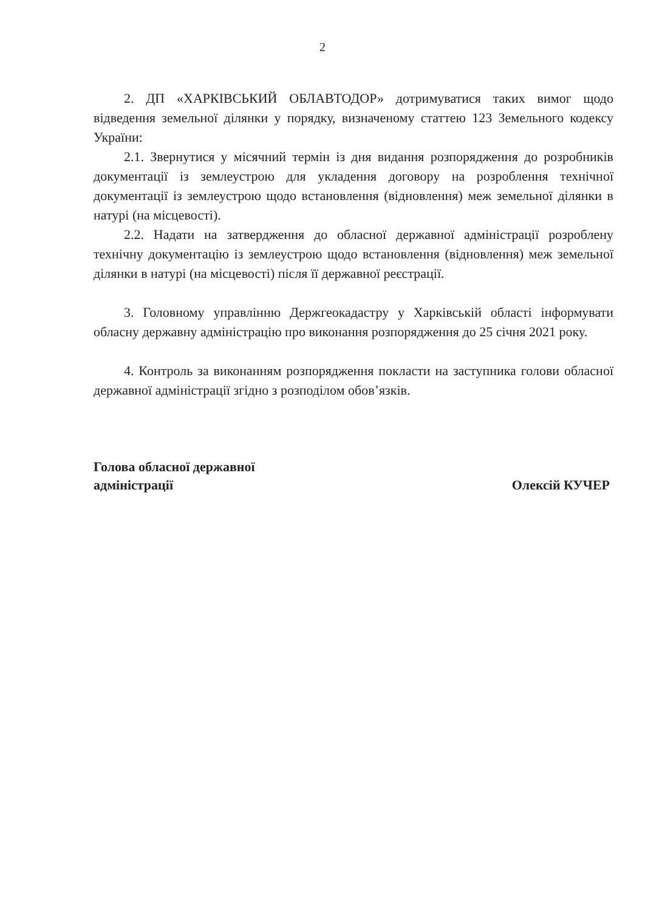2
2. ДП «ХАРКІВСЬКИЙ ОБЛАВТОДОР» дотримуватися таких вимог щодо відведення земельної ділянки у порядку, визначеному статтею 123 Земельного кодексу України:
2.1. Звернутися у місячний термін із дня видання розпорядження до розробників документації із землеустрою для укладення договору на розроблення технічної документації із землеустрою щодо встановлення (відновлення) меж земельної ділянки в натурі (на місцевості).
2.2. Надати на затвердження до обласної державної адміністрації розроблену технічну документацію із землеустрою щодо встановлення (відновлення) меж земельної ділянки в натурі (на місцевості) після її державної реєстрації.
3. Головному управлінню Держгеокадастру у Харківській області інформувати обласну державну адміністрацію про виконання розпорядження до 25 січня 2021 року.
4. Контроль за виконанням розпорядження покласти на заступника голови обласної державної адміністрації згідно з розподілом обов’язків.
Голова обласної державної
адміністрації
Олексій КУЧЕР